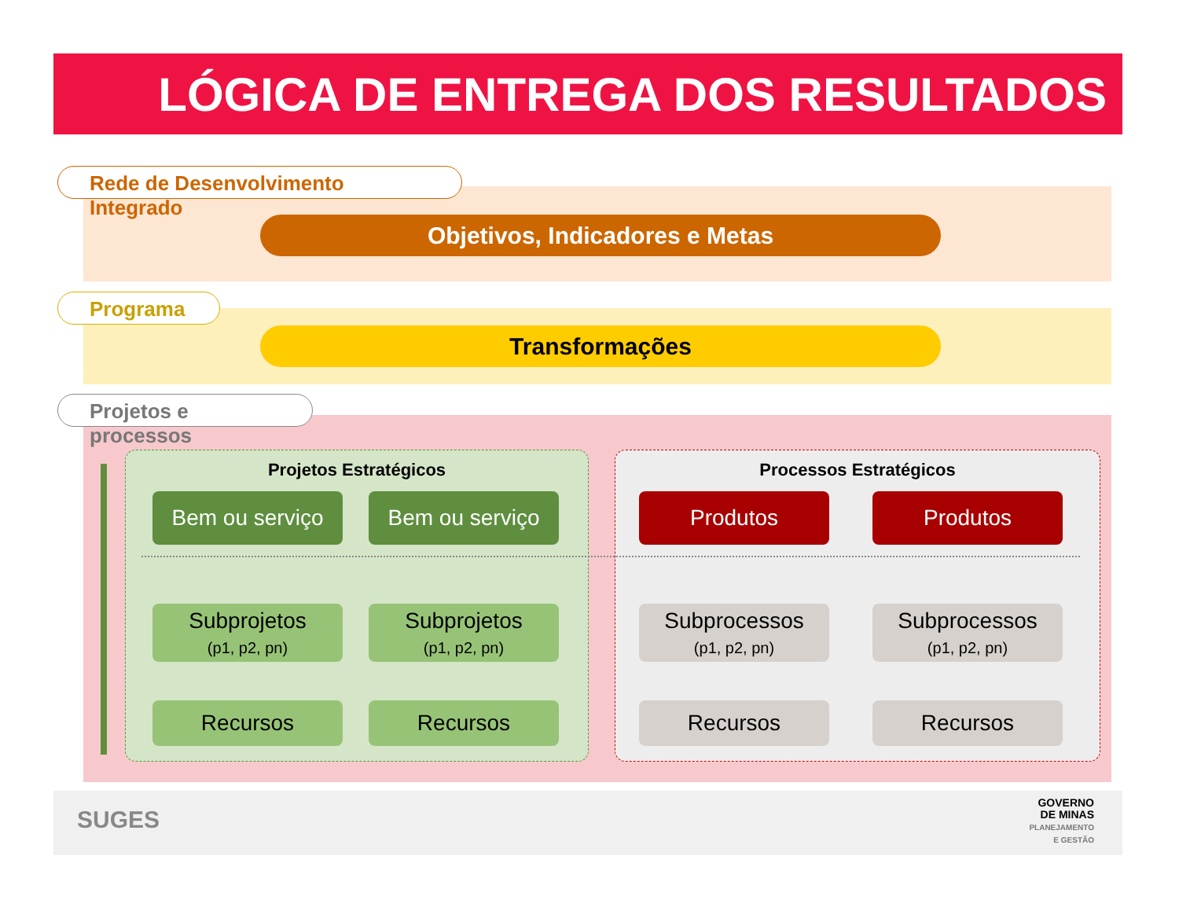LÓGICA DE ENTREGA DOS RESULTADOS
Rede de Desenvolvimento Integrado
Objetivos, Indicadores e Metas
Programa
Transformações
Projetos e processos
Projetos Estratégicos
Bem ou serviço Bem ou serviço
Subprojetos
(p1, p2, pn)
Subprojetos
(p1, p2, pn)
Recursos Recursos
Processos Estratégicos
Produtos Produtos
Subprocessos
(p1, p2, pn)
Subprocessos
(p1, p2, pn)
Recursos Recursos
SUGES
GOVERNO
DE MINAS
PLANEJAMENTO
E GESTÃO